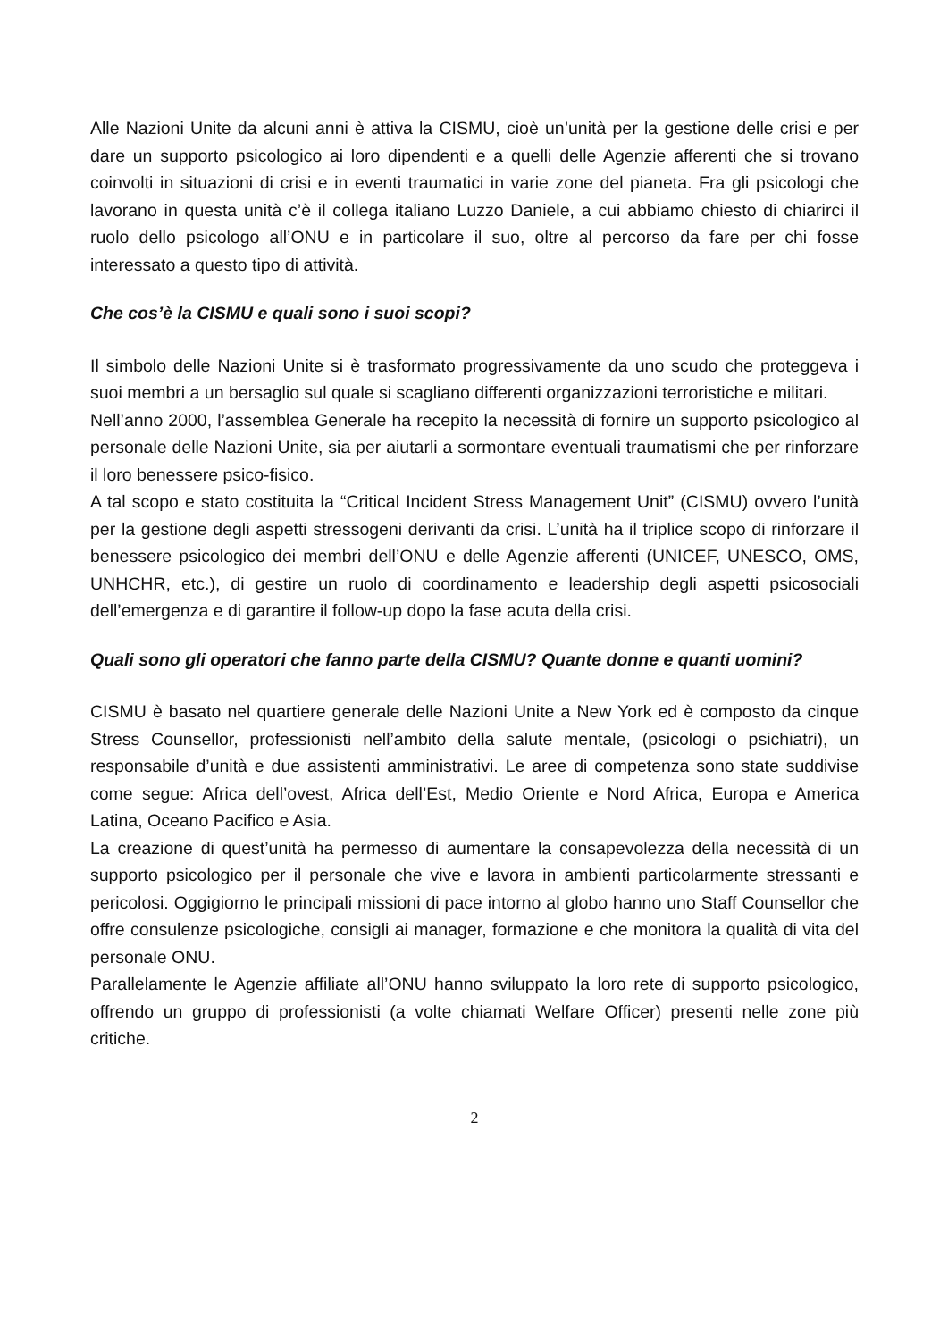Alle Nazioni Unite da alcuni anni è attiva la CISMU, cioè un’unità per la gestione delle crisi e per dare un supporto psicologico ai loro dipendenti e a quelli delle Agenzie afferenti che si trovano coinvolti in situazioni di crisi e in eventi traumatici in varie zone del pianeta. Fra gli psicologi che lavorano in questa unità c’è il collega italiano Luzzo Daniele, a cui abbiamo chiesto di chiarirci il ruolo dello psicologo all’ONU e in particolare il suo, oltre al percorso da fare per chi fosse interessato a questo tipo di attività.
Che cos’è la CISMU e quali sono i suoi scopi?
Il simbolo delle Nazioni Unite si è trasformato progressivamente da uno scudo che proteggeva i suoi membri a un bersaglio sul quale si scagliano differenti organizzazioni terroristiche e militari.
Nell’anno 2000, l’assemblea Generale ha recepito la necessità di fornire un supporto psicologico al personale delle Nazioni Unite, sia per aiutarli a sormontare eventuali traumatismi che per rinforzare il loro benessere psico-fisico.
A tal scopo e stato costituita la “Critical Incident Stress Management Unit” (CISMU) ovvero l’unità per la gestione degli aspetti stressogeni derivanti da crisi. L’unità ha il triplice scopo di rinforzare il benessere psicologico dei membri dell’ONU e delle Agenzie afferenti (UNICEF, UNESCO, OMS, UNHCHR, etc.), di gestire un ruolo di coordinamento e leadership degli aspetti psicosociali dell’emergenza e di garantire il follow-up dopo la fase acuta della crisi.
Quali sono gli operatori che fanno parte della CISMU? Quante donne e quanti uomini?
CISMU è basato nel quartiere generale delle Nazioni Unite a New York ed è composto da cinque Stress Counsellor, professionisti nell’ambito della salute mentale, (psicologi o psichiatri), un responsabile d’unità e due assistenti amministrativi. Le aree di competenza sono state suddivise come segue: Africa dell’ovest, Africa dell’Est, Medio Oriente e Nord Africa, Europa e America Latina, Oceano Pacifico e Asia.
La creazione di quest’unità ha permesso di aumentare la consapevolezza della necessità di un supporto psicologico per il personale che vive e lavora in ambienti particolarmente stressanti e pericolosi. Oggigiorno le principali missioni di pace intorno al globo hanno uno Staff Counsellor che offre consulenze psicologiche, consigli ai manager, formazione e che monitora la qualità di vita del personale ONU.
Parallelamente le Agenzie affiliate all’ONU hanno sviluppato la loro rete di supporto psicologico, offrendo un gruppo di professionisti (a volte chiamati Welfare Officer) presenti nelle zone più critiche.
2